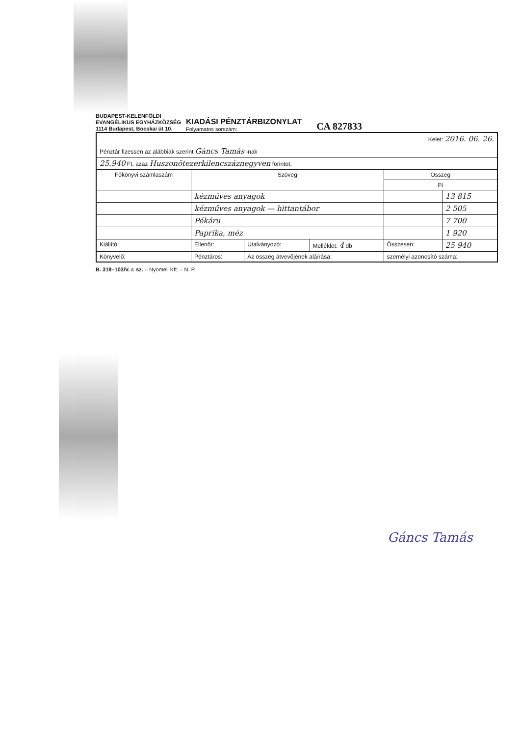BUDAPEST-KELENFÖLDI
EVANGÉLIKUS EGYHÁZKÖZSÉG
1114 Budapest, Bocskai út 10.
KIADÁSI PÉNZTÁRBIZONYLAT
Folyamatos sorszám:
CA 827833
| Kelet: 2016. 06. 26. | | | | | |
| Pénztár fizessen az alábbiak szerint Gáncs Tamás -nak | | | | | |
| 25.940 Ft, azaz Huszonötezerkilencszáznegyven forintot. | | | | | |
| Főkönyvi számlaszám | Szöveg | | | Összeg | |
| | | | | Ft | |
| | kézműves anyagok | | | | 13 815 |
| | kézműves anyagok — hittantábor | | | | 2 505 |
| | Pékáru | | | | 7 700 |
| | Paprika, méz | | | | 1 920 |
| Kiállító: | Ellenőr: | Utalványozó: | Melléklet: 4 db | Összesen: | 25 940 |
| Könyvelő: | Pénztáros: | Az összeg átvevőjének aláírása: | | személyi azonosító száma: | |
B. 318–103/V. r. sz. – Nyomell Kft. – N. P.
Gáncs Tamás